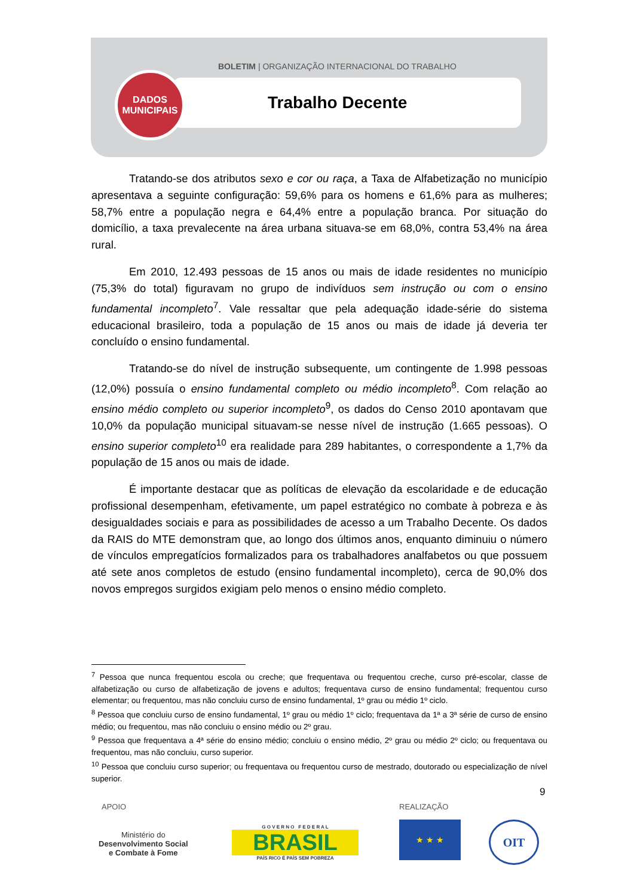BOLETIM | ORGANIZAÇÃO INTERNACIONAL DO TRABALHO
DADOS
MUNICIPAIS
Trabalho Decente
Tratando-se dos atributos sexo e cor ou raça, a Taxa de Alfabetização no município apresentava a seguinte configuração: 59,6% para os homens e 61,6% para as mulheres; 58,7% entre a população negra e 64,4% entre a população branca. Por situação do domicílio, a taxa prevalecente na área urbana situava-se em 68,0%, contra 53,4% na área rural.
Em 2010, 12.493 pessoas de 15 anos ou mais de idade residentes no município (75,3% do total) figuravam no grupo de indivíduos sem instrução ou com o ensino fundamental incompleto<sup>7</sup>. Vale ressaltar que pela adequação idade-série do sistema educacional brasileiro, toda a população de 15 anos ou mais de idade já deveria ter concluído o ensino fundamental.
Tratando-se do nível de instrução subsequente, um contingente de 1.998 pessoas (12,0%) possuía o ensino fundamental completo ou médio incompleto<sup>8</sup>. Com relação ao ensino médio completo ou superior incompleto<sup>9</sup>, os dados do Censo 2010 apontavam que 10,0% da população municipal situavam-se nesse nível de instrução (1.665 pessoas). O ensino superior completo<sup>10</sup> era realidade para 289 habitantes, o correspondente a 1,7% da população de 15 anos ou mais de idade.
É importante destacar que as políticas de elevação da escolaridade e de educação profissional desempenham, efetivamente, um papel estratégico no combate à pobreza e às desigualdades sociais e para as possibilidades de acesso a um Trabalho Decente. Os dados da RAIS do MTE demonstram que, ao longo dos últimos anos, enquanto diminuiu o número de vínculos empregatícios formalizados para os trabalhadores analfabetos ou que possuem até sete anos completos de estudo (ensino fundamental incompleto), cerca de 90,0% dos novos empregos surgidos exigiam pelo menos o ensino médio completo.
<sup>7</sup> Pessoa que nunca frequentou escola ou creche; que frequentava ou frequentou creche, curso pré-escolar, classe de alfabetização ou curso de alfabetização de jovens e adultos; frequentava curso de ensino fundamental; frequentou curso elementar; ou frequentou, mas não concluiu curso de ensino fundamental, 1º grau ou médio 1º ciclo.
<sup>8</sup> Pessoa que concluiu curso de ensino fundamental, 1º grau ou médio 1º ciclo; frequentava da 1ª a 3ª série de curso de ensino médio; ou frequentou, mas não concluiu o ensino médio ou 2º grau.
<sup>9</sup> Pessoa que frequentava a 4ª série do ensino médio; concluiu o ensino médio, 2º grau ou médio 2º ciclo; ou frequentava ou frequentou, mas não concluiu, curso superior.
<sup>10</sup> Pessoa que concluiu curso superior; ou frequentava ou frequentou curso de mestrado, doutorado ou especialização de nível superior.
9
APOIO REALIZAÇÃO
Ministério do
Desenvolvimento Social
e Combate à Fome
G O V E R N O F E D E R A L
BRASIL
PAÍS RICO É PAÍS SEM POBREZA
★ ★ ★ OIT